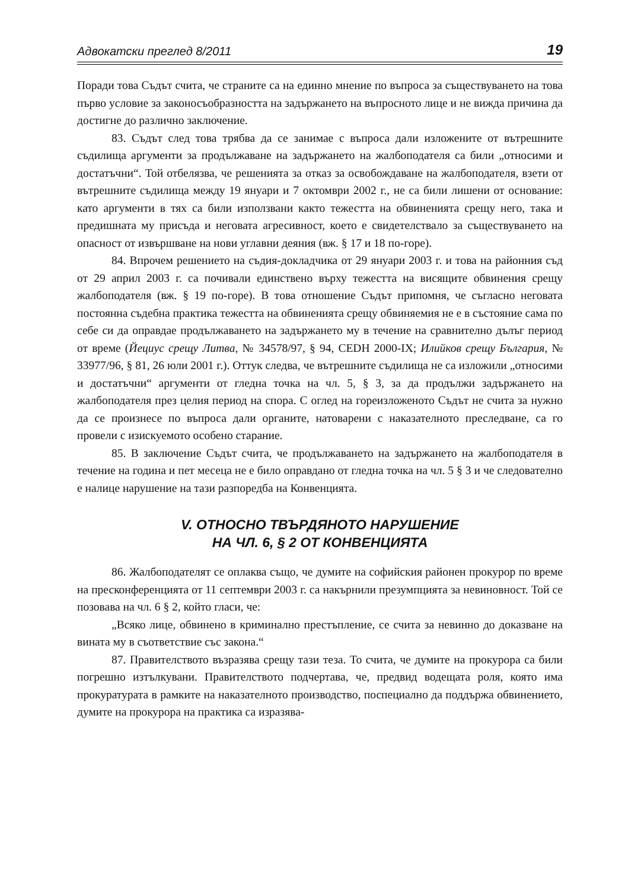Адвокатски преглед 8/2011 19
Поради това Съдът счита, че страните са на единно мнение по въпроса за съществуването на това първо условие за законосъобразността на задържането на въпросното лице и не вижда причина да достигне до различно заключение.
83. Съдът след това трябва да се занимае с въпроса дали изложените от вътрешните съдилища аргументи за продължаване на задържането на жалбоподателя са били „относими и достатъчни“. Той отбелязва, че решенията за отказ за освобождаване на жалбоподателя, взети от вътрешните съдилища между 19 януари и 7 октомври 2002 г., не са били лишени от основание: като аргументи в тях са били използвани както тежестта на обвиненията срещу него, така и предишната му присъда и неговата агресивност, което е свидетелствало за съществуването на опасност от извършване на нови углавни деяния (вж. § 17 и 18 по-горе).
84. Впрочем решението на съдия-докладчика от 29 януари 2003 г. и това на районния съд от 29 април 2003 г. са почивали единствено върху тежестта на висящите обвинения срещу жалбоподателя (вж. § 19 по-горе). В това отношение Съдът припомня, че съгласно неговата постоянна съдебна практика тежестта на обвиненията срещу обвиняемия не е в състояние сама по себе си да оправдае продължаването на задържането му в течение на сравнително дълъг период от време (Йециус срещу Литва, № 34578/97, § 94, CEDH 2000-IX; Илийков срещу България, № 33977/96, § 81, 26 юли 2001 г.). Оттук следва, че вътрешните съдилища не са изложили „относими и достатъчни“ аргументи от гледна точка на чл. 5, § 3, за да продължи задържането на жалбоподателя през целия период на спора. С оглед на гореизложеното Съдът не счита за нужно да се произнесе по въпроса дали органите, натоварени с наказателното преследване, са го провели с изискуемото особено старание.
85. В заключение Съдът счита, че продължаването на задържането на жалбоподателя в течение на година и пет месеца не е било оправдано от гледна точка на чл. 5 § 3 и че следователно е налице нарушение на тази разпоредба на Конвенцията.
V. ОТНОСНО ТВЪРДЯНОТО НАРУШЕНИЕ
НА ЧЛ. 6, § 2 ОТ КОНВЕНЦИЯТА
86. Жалбоподателят се оплаква също, че думите на софийския районен прокурор по време на пресконференцията от 11 септември 2003 г. са накърнили презумпцията за невиновност. Той се позовава на чл. 6 § 2, който гласи, че:
„Всяко лице, обвинено в криминално престъпление, се счита за невинно до доказване на вината му в съответствие със закона.“
87. Правителството възразява срещу тази теза. То счита, че думите на прокурора са били погрешно изтълкувани. Правителството подчертава, че, предвид водещата роля, която има прокуратурата в рамките на наказателното производство, поспециално да поддържа обвинението, думите на прокурора на практика са изразява-